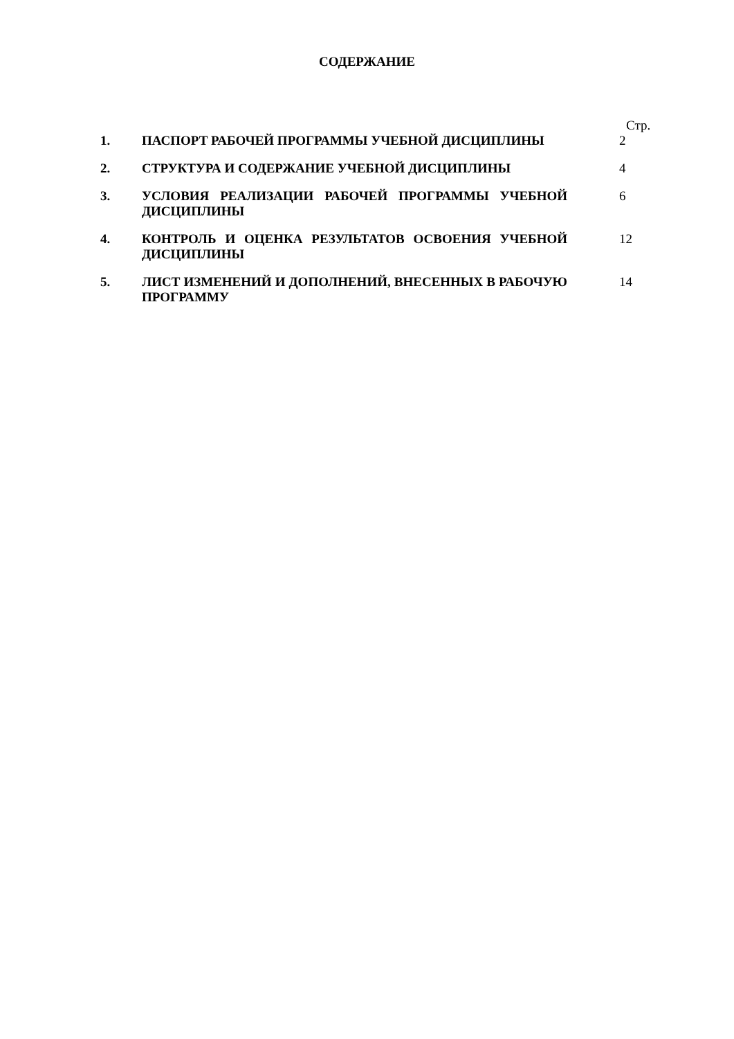СОДЕРЖАНИЕ
| | | Стр. |
| 1. | ПАСПОРТ РАБОЧЕЙ ПРОГРАММЫ УЧЕБНОЙ ДИСЦИПЛИНЫ | 2 |
| 2. | СТРУКТУРА И СОДЕРЖАНИЕ УЧЕБНОЙ ДИСЦИПЛИНЫ | 4 |
| 3. | УСЛОВИЯ РЕАЛИЗАЦИИ РАБОЧЕЙ ПРОГРАММЫ УЧЕБНОЙ ДИСЦИПЛИНЫ | 6 |
| 4. | КОНТРОЛЬ И ОЦЕНКА РЕЗУЛЬТАТОВ ОСВОЕНИЯ УЧЕБНОЙ ДИСЦИПЛИНЫ | 12 |
| 5. | ЛИСТ ИЗМЕНЕНИЙ И ДОПОЛНЕНИЙ, ВНЕСЕННЫХ В РАБОЧУЮ ПРОГРАММУ | 14 |